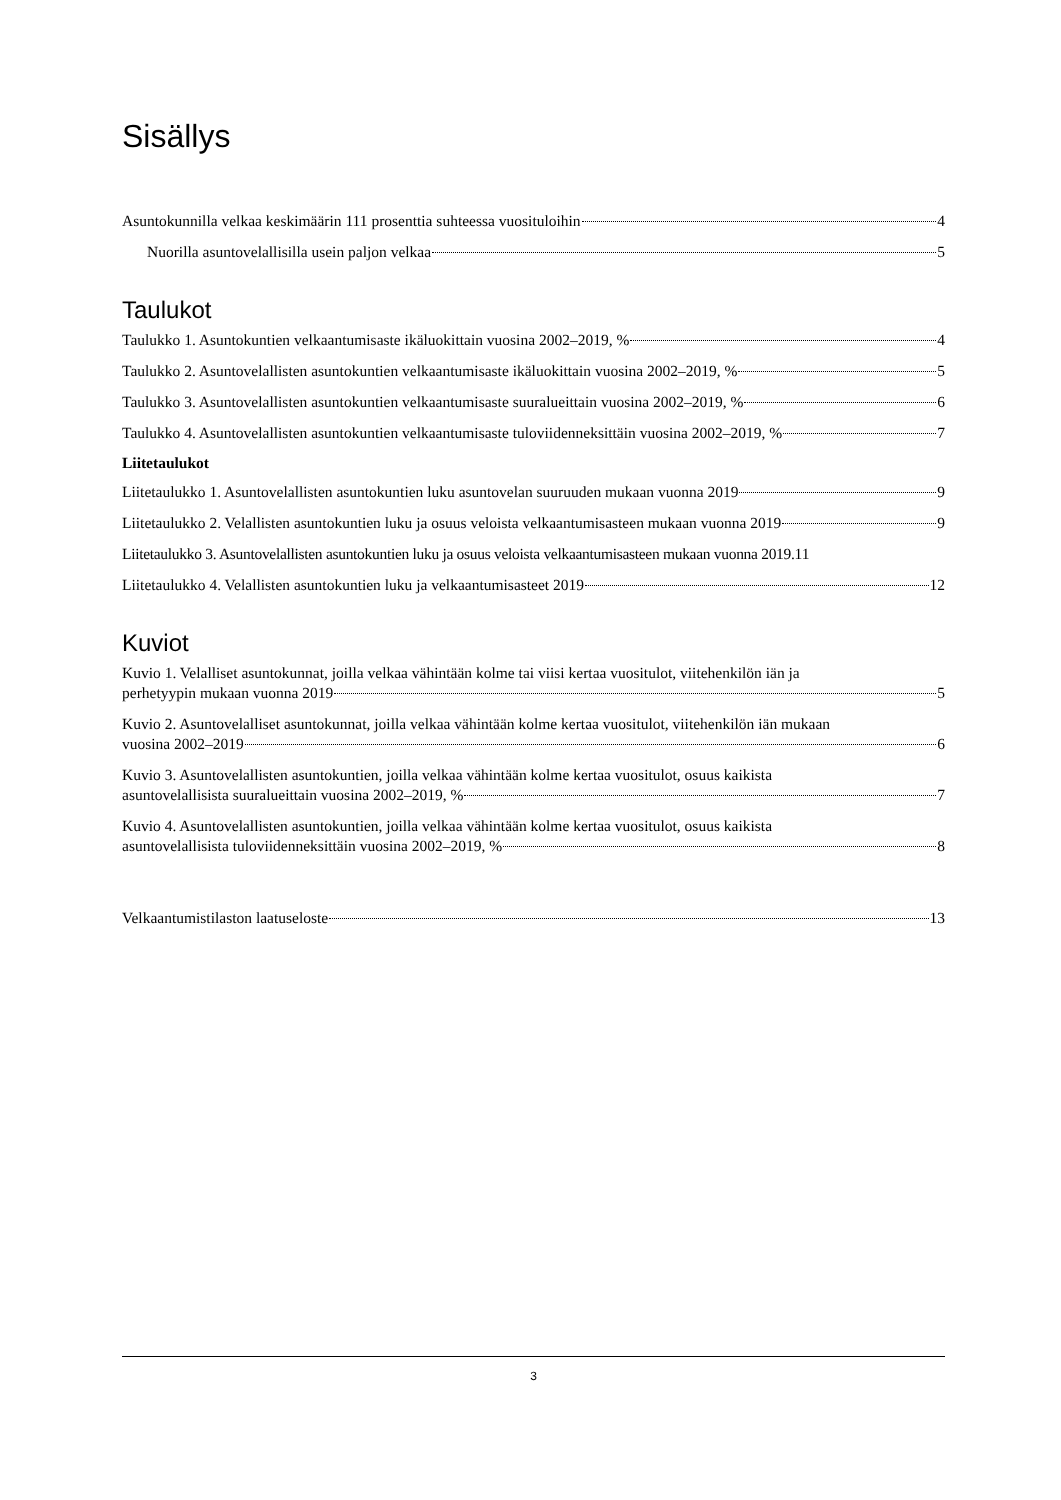Sisällys
Asuntokunnilla velkaa keskimäärin 111 prosenttia suhteessa vuosituloihin 4
Nuorilla asuntovelallisilla usein paljon velkaa 5
Taulukot
Taulukko 1. Asuntokuntien velkaantumisaste ikäluokittain vuosina 2002–2019, % 4
Taulukko 2. Asuntovelallisten asuntokuntien velkaantumisaste ikäluokittain vuosina 2002–2019, % 5
Taulukko 3. Asuntovelallisten asuntokuntien velkaantumisaste suuralueittain vuosina 2002–2019, % 6
Taulukko 4. Asuntovelallisten asuntokuntien velkaantumisaste tuloviidenneksittäin vuosina 2002–2019, % 7
Liitetaulukot
Liitetaulukko 1. Asuntovelallisten asuntokuntien luku asuntovelan suuruuden mukaan vuonna 2019 9
Liitetaulukko 2. Velallisten asuntokuntien luku ja osuus veloista velkaantumisasteen mukaan vuonna 2019 9
Liitetaulukko 3. Asuntovelallisten asuntokuntien luku ja osuus veloista velkaantumisasteen mukaan vuonna 2019. 11
Liitetaulukko 4. Velallisten asuntokuntien luku ja velkaantumisasteet 2019 12
Kuviot
Kuvio 1. Velalliset asuntokunnat, joilla velkaa vähintään kolme tai viisi kertaa vuositulot, viitehenkilön iän ja
perhetyypin mukaan vuonna 2019 5
Kuvio 2. Asuntovelalliset asuntokunnat, joilla velkaa vähintään kolme kertaa vuositulot, viitehenkilön iän mukaan
vuosina 2002–2019 6
Kuvio 3. Asuntovelallisten asuntokuntien, joilla velkaa vähintään kolme kertaa vuositulot, osuus kaikista
asuntovelallisista suuralueittain vuosina 2002–2019, % 7
Kuvio 4. Asuntovelallisten asuntokuntien, joilla velkaa vähintään kolme kertaa vuositulot, osuus kaikista
asuntovelallisista tuloviidenneksittäin vuosina 2002–2019, % 8
Velkaantumistilaston laatuseloste 13
3